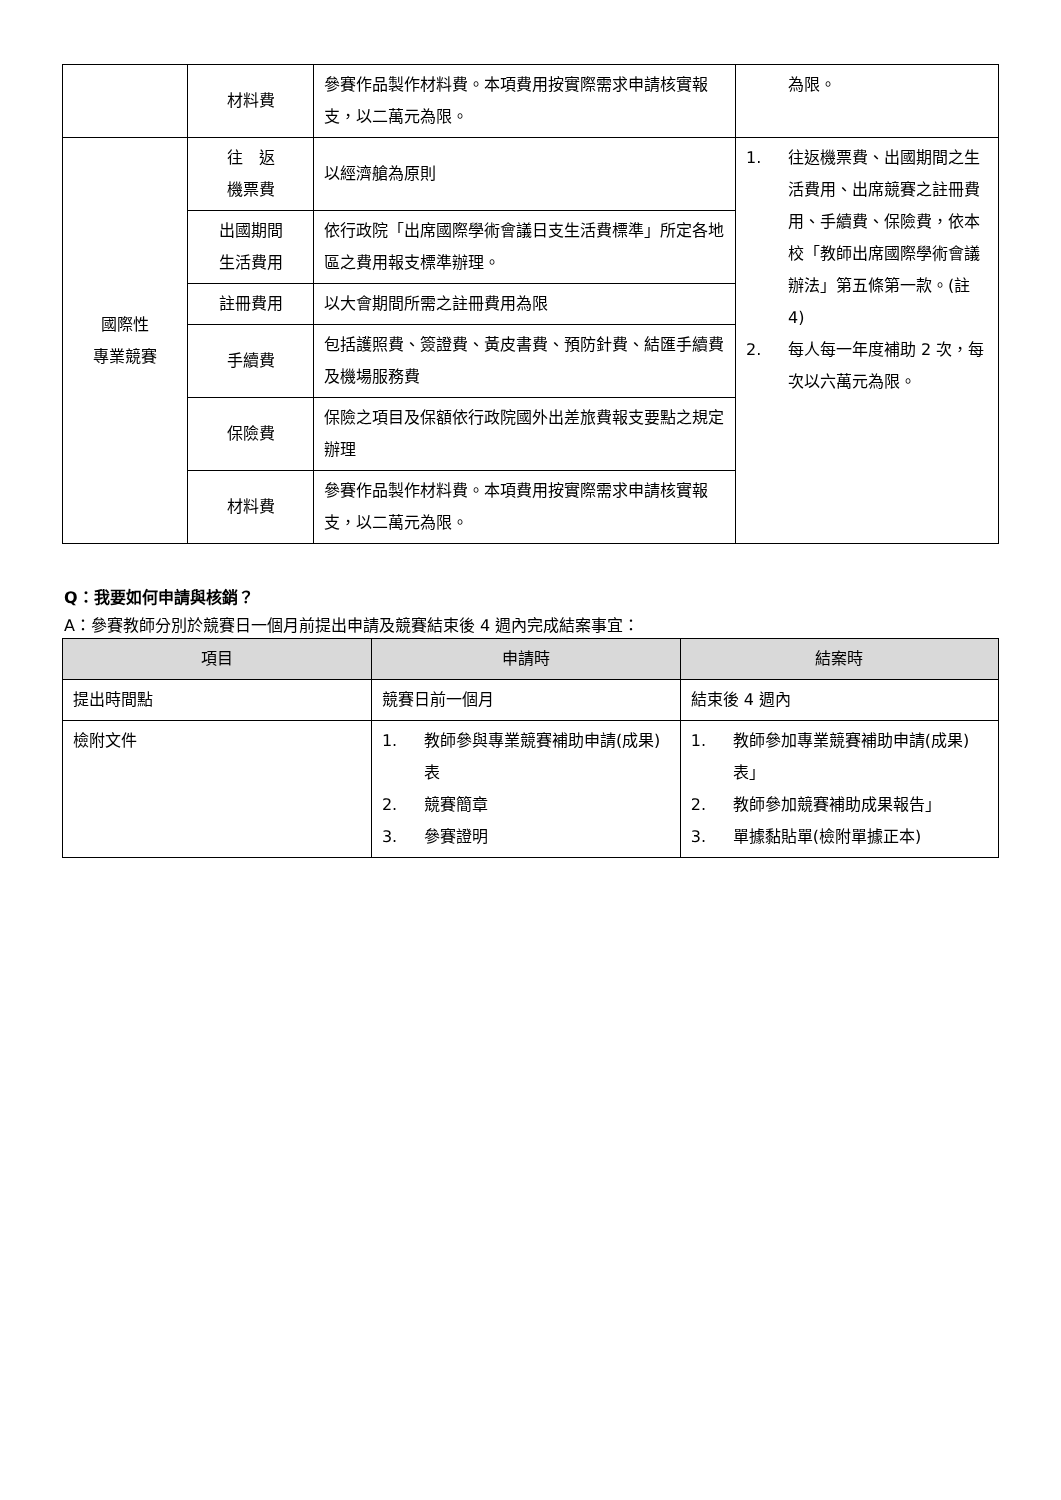| | 材料費 | 參賽作品製作材料費。本項費用按實際需求申請核實報支，以二萬元為限。 | 為限。 |
| 國際性 專業競賽 | 往 返 機票費 | 以經濟艙為原則 | 1. 往返機票費、出國期間之生活費用、出席競賽之註冊費用、手續費、保險費，依本校「教師出席國際學術會議辦法」第五條第一款。(註 4) 2. 每人每一年度補助 2 次，每次以六萬元為限。 |
| | 出國期間 生活費用 | 依行政院「出席國際學術會議日支生活費標準」所定各地區之費用報支標準辦理。 | |
| | 註冊費用 | 以大會期間所需之註冊費用為限 | |
| | 手續費 | 包括護照費、簽證費、黃皮書費、預防針費、結匯手續費及機場服務費 | |
| | 保險費 | 保險之項目及保額依行政院國外出差旅費報支要點之規定辦理 | |
| | 材料費 | 參賽作品製作材料費。本項費用按實際需求申請核實報支，以二萬元為限。 | |
Q：我要如何申請與核銷？
A：參賽教師分別於競賽日一個月前提出申請及競賽結束後 4 週內完成結案事宜：
| 項目 | 申請時 | 結案時 |
| --- | --- | --- |
| 提出時間點 | 競賽日前一個月 | 結束後 4 週內 |
| 檢附文件 | 1. 教師參與專業競賽補助申請(成果)表 2. 競賽簡章 3. 參賽證明 | 1. 教師參加專業競賽補助申請(成果)表」 2. 教師參加競賽補助成果報告」 3. 單據黏貼單(檢附單據正本) |